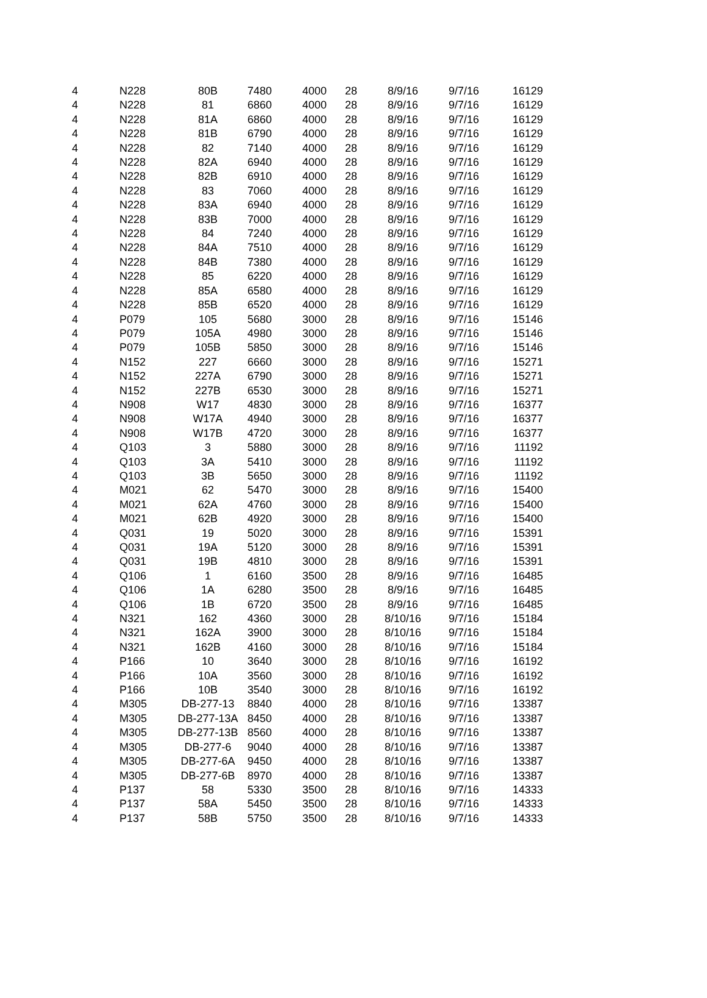| 4 | N228 | 80B | 7480 | 4000 | 28 | 8/9/16 | 9/7/16 | 16129 |
| 4 | N228 | 81 | 6860 | 4000 | 28 | 8/9/16 | 9/7/16 | 16129 |
| 4 | N228 | 81A | 6860 | 4000 | 28 | 8/9/16 | 9/7/16 | 16129 |
| 4 | N228 | 81B | 6790 | 4000 | 28 | 8/9/16 | 9/7/16 | 16129 |
| 4 | N228 | 82 | 7140 | 4000 | 28 | 8/9/16 | 9/7/16 | 16129 |
| 4 | N228 | 82A | 6940 | 4000 | 28 | 8/9/16 | 9/7/16 | 16129 |
| 4 | N228 | 82B | 6910 | 4000 | 28 | 8/9/16 | 9/7/16 | 16129 |
| 4 | N228 | 83 | 7060 | 4000 | 28 | 8/9/16 | 9/7/16 | 16129 |
| 4 | N228 | 83A | 6940 | 4000 | 28 | 8/9/16 | 9/7/16 | 16129 |
| 4 | N228 | 83B | 7000 | 4000 | 28 | 8/9/16 | 9/7/16 | 16129 |
| 4 | N228 | 84 | 7240 | 4000 | 28 | 8/9/16 | 9/7/16 | 16129 |
| 4 | N228 | 84A | 7510 | 4000 | 28 | 8/9/16 | 9/7/16 | 16129 |
| 4 | N228 | 84B | 7380 | 4000 | 28 | 8/9/16 | 9/7/16 | 16129 |
| 4 | N228 | 85 | 6220 | 4000 | 28 | 8/9/16 | 9/7/16 | 16129 |
| 4 | N228 | 85A | 6580 | 4000 | 28 | 8/9/16 | 9/7/16 | 16129 |
| 4 | N228 | 85B | 6520 | 4000 | 28 | 8/9/16 | 9/7/16 | 16129 |
| 4 | P079 | 105 | 5680 | 3000 | 28 | 8/9/16 | 9/7/16 | 15146 |
| 4 | P079 | 105A | 4980 | 3000 | 28 | 8/9/16 | 9/7/16 | 15146 |
| 4 | P079 | 105B | 5850 | 3000 | 28 | 8/9/16 | 9/7/16 | 15146 |
| 4 | N152 | 227 | 6660 | 3000 | 28 | 8/9/16 | 9/7/16 | 15271 |
| 4 | N152 | 227A | 6790 | 3000 | 28 | 8/9/16 | 9/7/16 | 15271 |
| 4 | N152 | 227B | 6530 | 3000 | 28 | 8/9/16 | 9/7/16 | 15271 |
| 4 | N908 | W17 | 4830 | 3000 | 28 | 8/9/16 | 9/7/16 | 16377 |
| 4 | N908 | W17A | 4940 | 3000 | 28 | 8/9/16 | 9/7/16 | 16377 |
| 4 | N908 | W17B | 4720 | 3000 | 28 | 8/9/16 | 9/7/16 | 16377 |
| 4 | Q103 | 3 | 5880 | 3000 | 28 | 8/9/16 | 9/7/16 | 11192 |
| 4 | Q103 | 3A | 5410 | 3000 | 28 | 8/9/16 | 9/7/16 | 11192 |
| 4 | Q103 | 3B | 5650 | 3000 | 28 | 8/9/16 | 9/7/16 | 11192 |
| 4 | M021 | 62 | 5470 | 3000 | 28 | 8/9/16 | 9/7/16 | 15400 |
| 4 | M021 | 62A | 4760 | 3000 | 28 | 8/9/16 | 9/7/16 | 15400 |
| 4 | M021 | 62B | 4920 | 3000 | 28 | 8/9/16 | 9/7/16 | 15400 |
| 4 | Q031 | 19 | 5020 | 3000 | 28 | 8/9/16 | 9/7/16 | 15391 |
| 4 | Q031 | 19A | 5120 | 3000 | 28 | 8/9/16 | 9/7/16 | 15391 |
| 4 | Q031 | 19B | 4810 | 3000 | 28 | 8/9/16 | 9/7/16 | 15391 |
| 4 | Q106 | 1 | 6160 | 3500 | 28 | 8/9/16 | 9/7/16 | 16485 |
| 4 | Q106 | 1A | 6280 | 3500 | 28 | 8/9/16 | 9/7/16 | 16485 |
| 4 | Q106 | 1B | 6720 | 3500 | 28 | 8/9/16 | 9/7/16 | 16485 |
| 4 | N321 | 162 | 4360 | 3000 | 28 | 8/10/16 | 9/7/16 | 15184 |
| 4 | N321 | 162A | 3900 | 3000 | 28 | 8/10/16 | 9/7/16 | 15184 |
| 4 | N321 | 162B | 4160 | 3000 | 28 | 8/10/16 | 9/7/16 | 15184 |
| 4 | P166 | 10 | 3640 | 3000 | 28 | 8/10/16 | 9/7/16 | 16192 |
| 4 | P166 | 10A | 3560 | 3000 | 28 | 8/10/16 | 9/7/16 | 16192 |
| 4 | P166 | 10B | 3540 | 3000 | 28 | 8/10/16 | 9/7/16 | 16192 |
| 4 | M305 | DB-277-13 | 8840 | 4000 | 28 | 8/10/16 | 9/7/16 | 13387 |
| 4 | M305 | DB-277-13A | 8450 | 4000 | 28 | 8/10/16 | 9/7/16 | 13387 |
| 4 | M305 | DB-277-13B | 8560 | 4000 | 28 | 8/10/16 | 9/7/16 | 13387 |
| 4 | M305 | DB-277-6 | 9040 | 4000 | 28 | 8/10/16 | 9/7/16 | 13387 |
| 4 | M305 | DB-277-6A | 9450 | 4000 | 28 | 8/10/16 | 9/7/16 | 13387 |
| 4 | M305 | DB-277-6B | 8970 | 4000 | 28 | 8/10/16 | 9/7/16 | 13387 |
| 4 | P137 | 58 | 5330 | 3500 | 28 | 8/10/16 | 9/7/16 | 14333 |
| 4 | P137 | 58A | 5450 | 3500 | 28 | 8/10/16 | 9/7/16 | 14333 |
| 4 | P137 | 58B | 5750 | 3500 | 28 | 8/10/16 | 9/7/16 | 14333 |